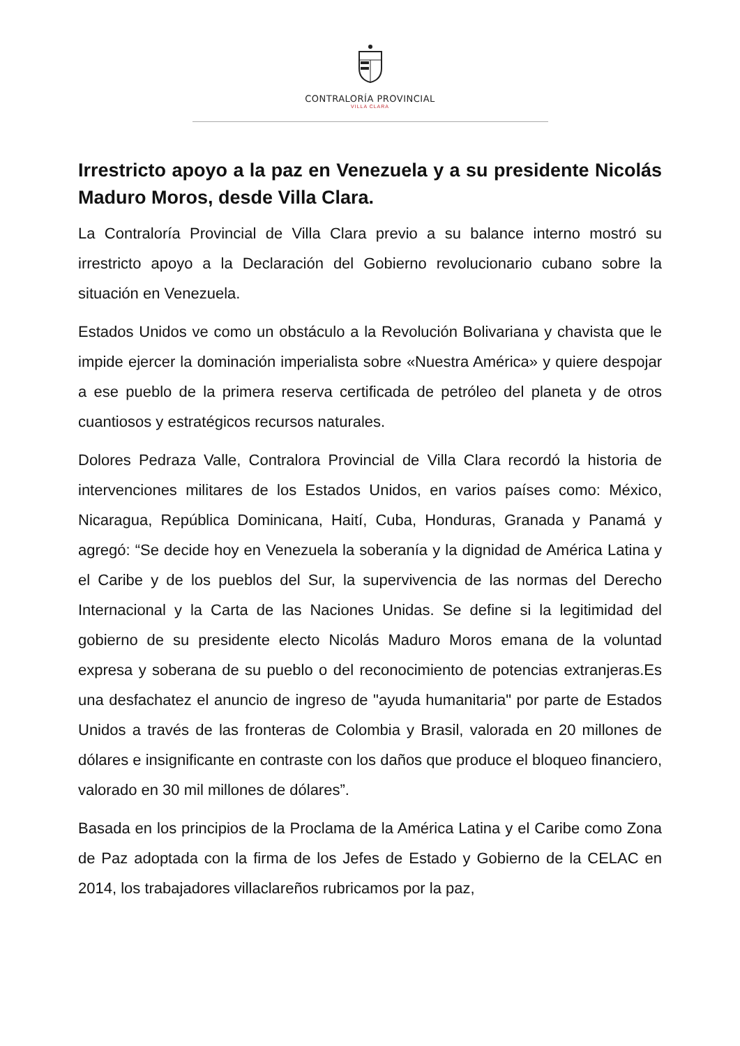CONTRALORÍA PROVINCIAL
VILLA CLARA
Irrestricto apoyo a la paz en Venezuela y a su presidente Nicolás Maduro Moros, desde Villa Clara.
La Contraloría Provincial de Villa Clara previo a su balance interno mostró su irrestricto apoyo a la Declaración del Gobierno revolucionario cubano sobre la situación en Venezuela.
Estados Unidos ve como un obstáculo a la Revolución Bolivariana y chavista que le impide ejercer la dominación imperialista sobre «Nuestra América» y quiere despojar a ese pueblo de la primera reserva certificada de petróleo del planeta y de otros cuantiosos y estratégicos recursos naturales.
Dolores Pedraza Valle, Contralora Provincial de Villa Clara recordó la historia de intervenciones militares de los Estados Unidos, en varios países como: México, Nicaragua, República Dominicana, Haití, Cuba, Honduras, Granada y Panamá y agregó: “Se decide hoy en Venezuela la soberanía y la dignidad de América Latina y el Caribe y de los pueblos del Sur, la supervivencia de las normas del Derecho Internacional y la Carta de las Naciones Unidas. Se define si la legitimidad del gobierno de su presidente electo Nicolás Maduro Moros emana de la voluntad expresa y soberana de su pueblo o del reconocimiento de potencias extranjeras.Es una desfachatez el anuncio de ingreso de "ayuda humanitaria" por parte de Estados Unidos a través de las fronteras de Colombia y Brasil, valorada en 20 millones de dólares e insignificante en contraste con los daños que produce el bloqueo financiero, valorado en 30 mil millones de dólares”.
Basada en los principios de la Proclama de la América Latina y el Caribe como Zona de Paz adoptada con la firma de los Jefes de Estado y Gobierno de la CELAC en 2014, los trabajadores villaclareños rubricamos por la paz,